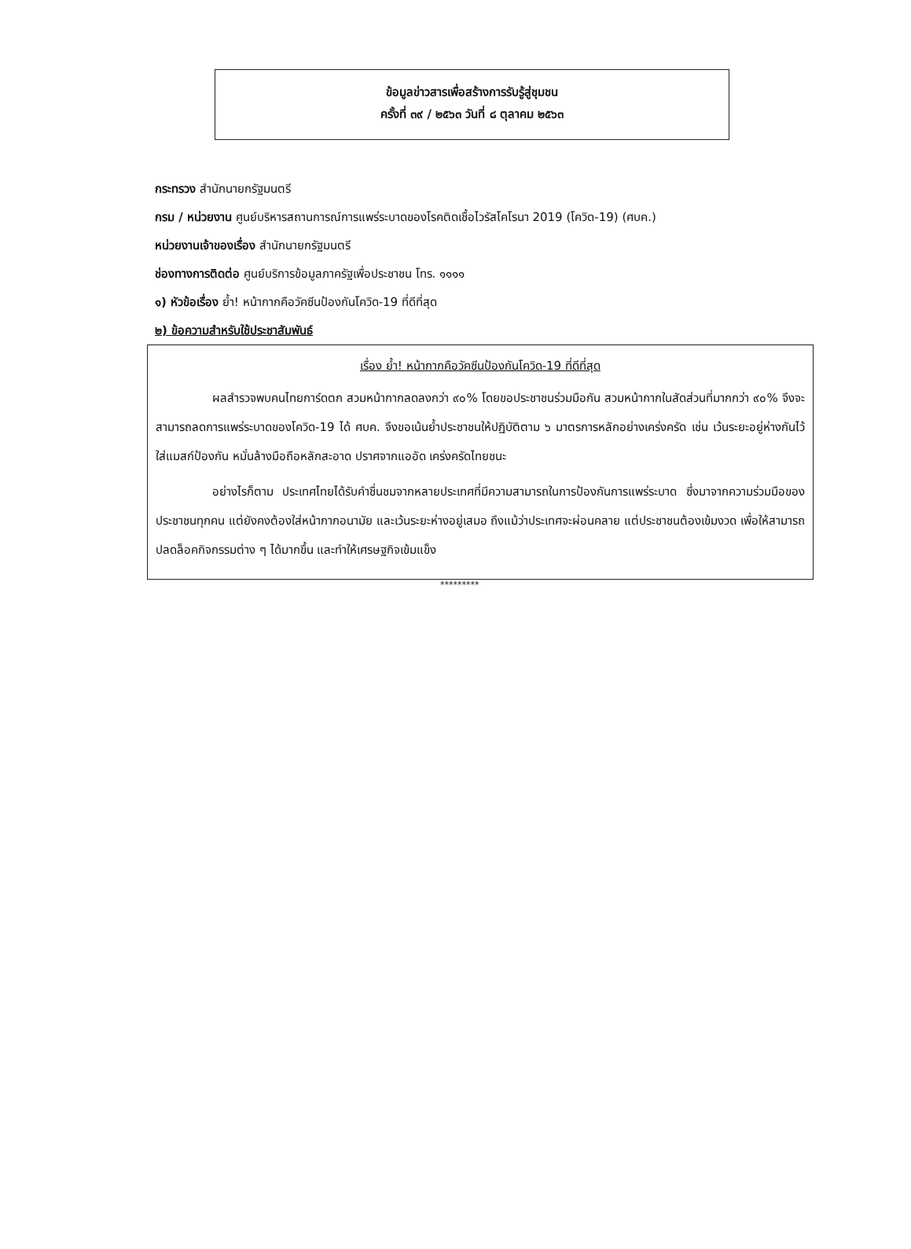ข้อมูลข่าวสารเพื่อสร้างการรับรู้สู่ชุมชน
ครั้งที่ ๓๙ / ๒๕๖๓ วันที่ ๘ ตุลาคม ๒๕๖๓
กระทรวง สำนักนายกรัฐมนตรี
กรม / หน่วยงาน ศูนย์บริหารสถานการณ์การแพร่ระบาดของโรคติดเชื้อไวรัสโคโรนา 2019 (โควิด-19) (ศบค.)
หน่วยงานเจ้าของเรื่อง สำนักนายกรัฐมนตรี
ช่องทางการติดต่อ ศูนย์บริการข้อมูลภาครัฐเพื่อประชาชน โทร. ๑๑๑๑
๑) หัวข้อเรื่อง ย้ำ! หน้ากากคือวัคซีนป้องกันโควิด-19 ที่ดีที่สุด
๒) ข้อความสำหรับใช้ประชาสัมพันธ์
เรื่อง ย้ำ! หน้ากากคือวัคซีนป้องกันโควิด-19 ที่ดีที่สุด
ผลสำรวจพบคนไทยการ์ดตก สวมหน้ากากลดลงกว่า ๙๐% โดยขอประชาชนร่วมมือกัน สวมหน้ากากในสัดส่วนที่มากกว่า ๙๐% จึงจะสามารถลดการแพร่ระบาดของโควิด-19 ได้ ศบค. จึงขอเน้นย้ำประชาชนให้ปฏิบัติตาม ๖ มาตรการหลักอย่างเคร่งครัด เช่น เว้นระยะอยู่ห่างกันไว้ ใส่แมสก์ป้องกัน หมั่นล้างมือถือหลักสะอาด ปราศจากแออัด เคร่งครัดไทยชนะ
อย่างไรก็ตาม ประเทศไทยได้รับคำชื่นชมจากหลายประเทศที่มีความสามารถในการป้องกันการแพร่ระบาด ซึ่งมาจากความร่วมมือของประชาชนทุกคน แต่ยังคงต้องใส่หน้ากากอนามัย และเว้นระยะห่างอยู่เสมอ ถึงแม้ว่าประเทศจะผ่อนคลาย แต่ประชาชนต้องเข้มงวด เพื่อให้สามารถปลดล็อคกิจกรรมต่าง ๆ ได้มากขึ้น และทำให้เศรษฐกิจเข้มแข็ง
*********